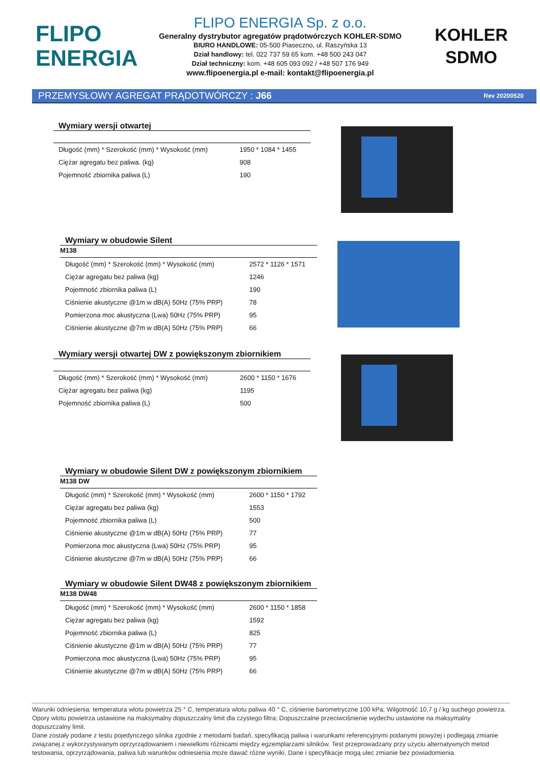FLIPO
ENERGIA
FLIPO ENERGIA Sp. z o.o.
Generalny dystrybutor agregatów prądotwórczych KOHLER-SDMO
BIURO HANDLOWE: 05-500 Piaseczno, ul. Raszyńska 13
Dział handlowy: tel. 022 737 59 65 kom. +48 500 243 047
Dział techniczny: kom. +48 605 093 092 / +48 507 176 949
www.flipoenergia.pl e-mail: kontakt@flipoenergia.pl
KOHLER
SDMO
PRZEMYSŁOWY AGREGAT PRĄDOTWÓRCZY : J66 Rev 20200520
Wymiary wersji otwartej
| Długość (mm) * Szerokość (mm) * Wysokość (mm) | 1950 * 1084 * 1455 |
| Ciężar agregatu bez paliwa. (kg) | 908 |
| Pojemność zbiornika paliwa (L) | 190 |
Wymiary w obudowie Silent
M138
| Długość (mm) * Szerokość (mm) * Wysokość (mm) | 2572 * 1126 * 1571 |
| Ciężar agregatu bez paliwa (kg) | 1246 |
| Pojemność zbiornika paliwa (L) | 190 |
| Ciśnienie akustyczne @1m w dB(A) 50Hz (75% PRP) | 78 |
| Pomierzona moc akustyczna (Lwa) 50Hz (75% PRP) | 95 |
| Ciśnienie akustyczne @7m w dB(A) 50Hz (75% PRP) | 66 |
Wymiary wersji otwartej DW z powiększonym zbiornikiem
| Długość (mm) * Szerokość (mm) * Wysokość (mm) | 2600 * 1150 * 1676 |
| Ciężar agregatu bez paliwa (kg) | 1195 |
| Pojemność zbiornika paliwa (L) | 500 |
Wymiary w obudowie Silent DW z powiększonym zbiornikiem
M138 DW
| Długość (mm) * Szerokość (mm) * Wysokość (mm) | 2600 * 1150 * 1792 |
| Ciężar agregatu bez paliwa (kg) | 1553 |
| Pojemność zbiornika paliwa (L) | 500 |
| Ciśnienie akustyczne @1m w dB(A) 50Hz (75% PRP) | 77 |
| Pomierzona moc akustyczna (Lwa) 50Hz (75% PRP) | 95 |
| Ciśnienie akustyczne @7m w dB(A) 50Hz (75% PRP) | 66 |
Wymiary w obudowie Silent DW48 z powiększonym zbiornikiem
M138 DW48
| Długość (mm) * Szerokość (mm) * Wysokość (mm) | 2600 * 1150 * 1858 |
| Ciężar agregatu bez paliwa (kg) | 1592 |
| Pojemność zbiornika paliwa (L) | 825 |
| Ciśnienie akustyczne @1m w dB(A) 50Hz (75% PRP) | 77 |
| Pomierzona moc akustyczna (Lwa) 50Hz (75% PRP) | 95 |
| Ciśnienie akustyczne @7m w dB(A) 50Hz (75% PRP) | 66 |
Warunki odniesienia: temperatura wlotu powietrza 25 ° C, temperatura wlotu paliwa 40 ° C, ciśnienie barometryczne 100 kPa; Wilgotność 10,7 g / kg suchego powietrza. Opory wlotu powietrza ustawione na maksymalny dopuszczalny limit dla czystego filtra; Dopuszczalne przeciwciśnienie wydechu ustawione na maksymalny dopuszczalny limit.
Dane zostały podane z testu pojedynczego silnika zgodnie z metodami badań, specyfikacją paliwa i warunkami referencyjnymi podanymi powyżej i podlegają zmianie związanej z wykorzystywanym oprzyrządowaniem i niewielkimi różnicami między egzemplarzami silników. Test przeprowadzany przy użyciu alternatywnych metod testowania, oprzyrządowania, paliwa lub warunków odniesienia może dawać różne wyniki. Dane i specyfikacje mogą ulec zmianie bez powiadomienia.